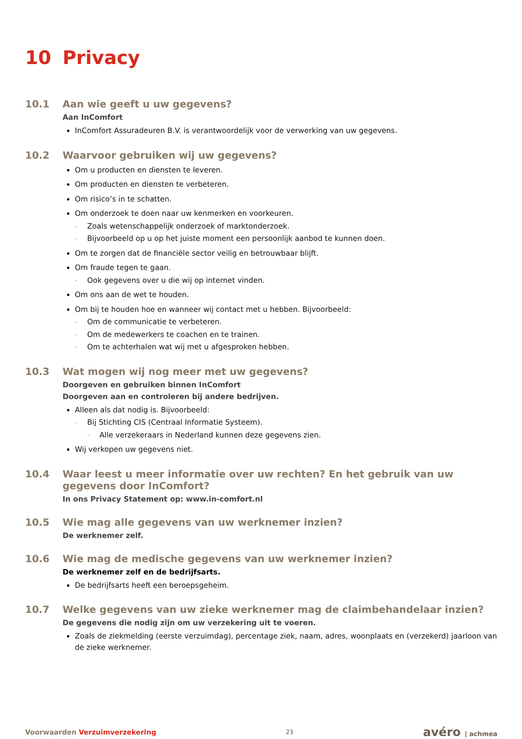10 Privacy
10.1 Aan wie geeft u uw gegevens?
Aan InComfort
InComfort Assuradeuren B.V. is verantwoordelijk voor de verwerking van uw gegevens.
10.2 Waarvoor gebruiken wij uw gegevens?
Om u producten en diensten te leveren.
Om producten en diensten te verbeteren.
Om risico’s in te schatten.
Om onderzoek te doen naar uw kenmerken en voorkeuren.
- Zoals wetenschappelijk onderzoek of marktonderzoek.
- Bijvoorbeeld op u op het juiste moment een persoonlijk aanbod te kunnen doen.
Om te zorgen dat de financiële sector veilig en betrouwbaar blijft.
Om fraude tegen te gaan.
- Ook gegevens over u die wij op internet vinden.
Om ons aan de wet te houden.
Om bij te houden hoe en wanneer wij contact met u hebben. Bijvoorbeeld:
- Om de communicatie te verbeteren.
- Om de medewerkers te coachen en te trainen.
- Om te achterhalen wat wij met u afgesproken hebben.
10.3 Wat mogen wij nog meer met uw gegevens?
Doorgeven en gebruiken binnen InComfort
Doorgeven aan en controleren bij andere bedrijven.
Alleen als dat nodig is. Bijvoorbeeld:
- Bij Stichting CIS (Centraal Informatie Systeem).
- Alle verzekeraars in Nederland kunnen deze gegevens zien.
Wij verkopen uw gegevens niet.
10.4 Waar leest u meer informatie over uw rechten? En het gebruik van uw gegevens door InComfort?
In ons Privacy Statement op: www.in-comfort.nl
10.5 Wie mag alle gegevens van uw werknemer inzien?
De werknemer zelf.
10.6 Wie mag de medische gegevens van uw werknemer inzien?
De werknemer zelf en de bedrijfsarts.
De bedrijfsarts heeft een beroepsgeheim.
10.7 Welke gegevens van uw zieke werknemer mag de claimbehandelaar inzien?
De gegevens die nodig zijn om uw verzekering uit te voeren.
Zoals de ziekmelding (eerste verzuimdag), percentage ziek, naam, adres, woonplaats en (verzekerd) jaarloon van de zieke werknemer.
Voorwaarden Verzuimverzekering
23
avéro | achmea